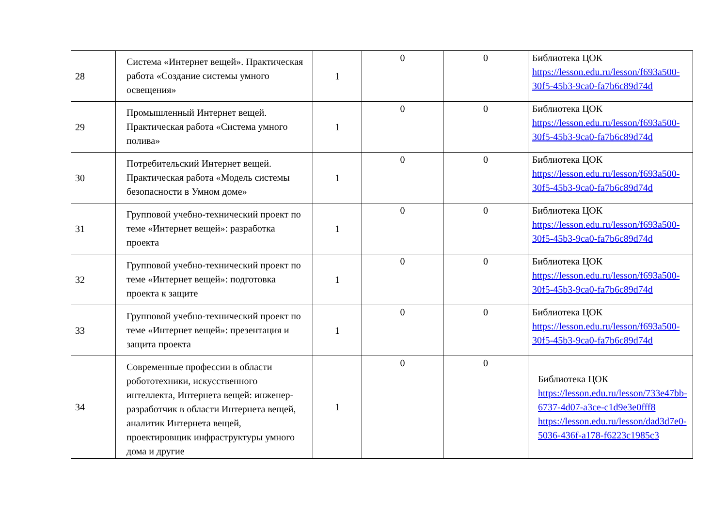| 28 | Система «Интернет вещей». Практическая работа «Создание системы умного освещения» | 1 | 0 | 0 | Библиотека ЦОК https://lesson.edu.ru/lesson/f693a500-30f5-45b3-9ca0-fa7b6c89d74d |
| 29 | Промышленный Интернет вещей. Практическая работа «Система умного полива» | 1 | 0 | 0 | Библиотека ЦОК https://lesson.edu.ru/lesson/f693a500-30f5-45b3-9ca0-fa7b6c89d74d |
| 30 | Потребительский Интернет вещей. Практическая работа «Модель системы безопасности в Умном доме» | 1 | 0 | 0 | Библиотека ЦОК https://lesson.edu.ru/lesson/f693a500-30f5-45b3-9ca0-fa7b6c89d74d |
| 31 | Групповой учебно-технический проект по теме «Интернет вещей»: разработка проекта | 1 | 0 | 0 | Библиотека ЦОК https://lesson.edu.ru/lesson/f693a500-30f5-45b3-9ca0-fa7b6c89d74d |
| 32 | Групповой учебно-технический проект по теме «Интернет вещей»: подготовка проекта к защите | 1 | 0 | 0 | Библиотека ЦОК https://lesson.edu.ru/lesson/f693a500-30f5-45b3-9ca0-fa7b6c89d74d |
| 33 | Групповой учебно-технический проект по теме «Интернет вещей»: презентация и защита проекта | 1 | 0 | 0 | Библиотека ЦОК https://lesson.edu.ru/lesson/f693a500-30f5-45b3-9ca0-fa7b6c89d74d |
| 34 | Современные профессии в области робототехники, искусственного интеллекта, Интернета вещей: инженер-разработчик в области Интернета вещей, аналитик Интернета вещей, проектировщик инфраструктуры умного дома и другие | 1 | 0 | 0 | Библиотека ЦОК https://lesson.edu.ru/lesson/733e47bb-6737-4d07-a3ce-c1d9e3e0fff8 https://lesson.edu.ru/lesson/dad3d7e0-5036-436f-a178-f6223c1985c3 |